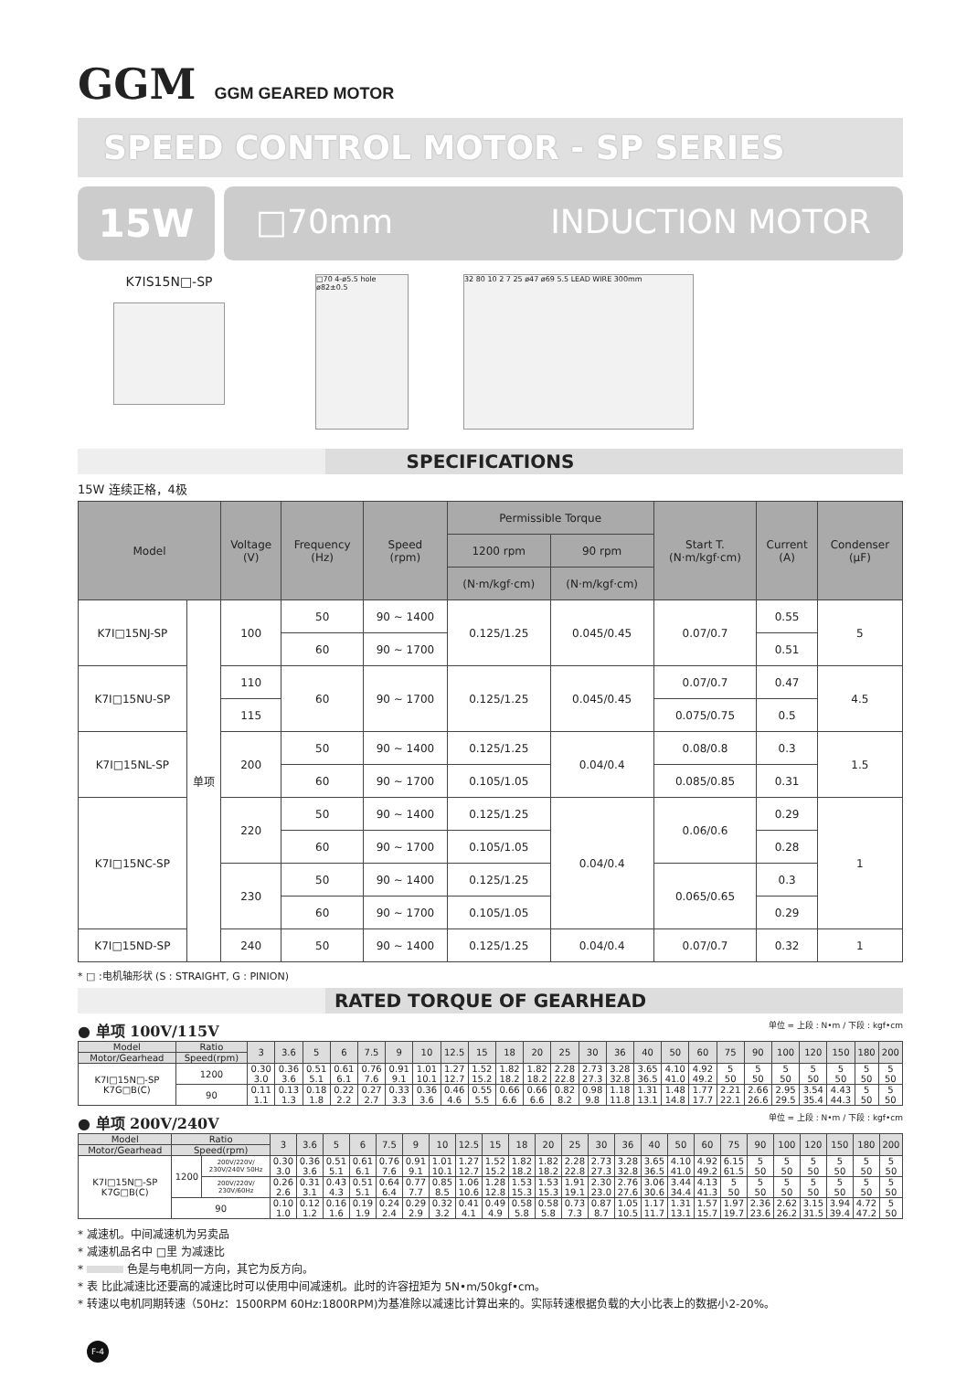GGM GGM GEARED MOTOR
SPEED CONTROL MOTOR - SP SERIES
15W
□70mm INDUCTION MOTOR
K7IS15N□-SP
□70 4-ø5.5 hole ø82±0.5
32 80 10 2 7 25 ø47 ø69 5.5 LEAD WIRE 300mm
SPECIFICATIONS
15W 连续正格，4极
| Model | | Voltage (V) | Frequency (Hz) | Speed (rpm) | Permissible Torque | | Start T. (N·m/kgf·cm) | Current (A) | Condenser (μF) |
| --- | --- | --- | --- | --- | --- | --- | --- | --- | --- |
| | | | | | 1200 rpm | 90 rpm | | | |
| | | | | | (N·m/kgf·cm) | (N·m/kgf·cm) | | | |
| K7I□15NJ-SP | 单项 | 100 | 50 | 90 ~ 1400 | 0.125/1.25 | 0.045/0.45 | 0.07/0.7 | 0.55 | 5 |
| | | | 60 | 90 ~ 1700 | | | | 0.51 | |
| K7I□15NU-SP | | 110 | 60 | 90 ~ 1700 | 0.125/1.25 | 0.045/0.45 | 0.07/0.7 | 0.47 | 4.5 |
| | | 115 | | | | | 0.075/0.75 | 0.5 | |
| K7I□15NL-SP | | 200 | 50 | 90 ~ 1400 | 0.125/1.25 | 0.04/0.4 | 0.08/0.8 | 0.3 | 1.5 |
| | | | 60 | 90 ~ 1700 | 0.105/1.05 | | 0.085/0.85 | 0.31 | |
| K7I□15NC-SP | | 220 | 50 | 90 ~ 1400 | 0.125/1.25 | 0.04/0.4 | 0.06/0.6 | 0.29 | 1 |
| | | | 60 | 90 ~ 1700 | 0.105/1.05 | | | 0.28 | |
| | | 230 | 50 | 90 ~ 1400 | 0.125/1.25 | | 0.065/0.65 | 0.3 | |
| | | | 60 | 90 ~ 1700 | 0.105/1.05 | | | 0.29 | |
| K7I□15ND-SP | | 240 | 50 | 90 ~ 1400 | 0.125/1.25 | 0.04/0.4 | 0.07/0.7 | 0.32 | 1 |
* □ :电机轴形状 (S : STRAIGHT, G : PINION)
RATED TORQUE OF GEARHEAD
● 单项 100V/115V 单位 = 上段 : N•m / 下段 : kgf•cm
| Model | Ratio | 3 | 3.6 | 5 | 6 | 7.5 | 9 | 10 | 12.5 | 15 | 18 | 20 | 25 | 30 | 36 | 40 | 50 | 60 | 75 | 90 | 100 | 120 | 150 | 180 | 200 |
| --- | --- | --- | --- | --- | --- | --- | --- | --- | --- | --- | --- | --- | --- | --- | --- | --- | --- | --- | --- | --- | --- | --- | --- | --- | --- |
| Motor/Gearhead | Speed(rpm) | | | | | | | | | | | | | | | | | | | | | | | | |
| K7I□15N□-SP K7G□B(C) | 1200 | 0.30 3.0 | 0.36 3.6 | 0.51 5.1 | 0.61 6.1 | 0.76 7.6 | 0.91 9.1 | 1.01 10.1 | 1.27 12.7 | 1.52 15.2 | 1.82 18.2 | 1.82 18.2 | 2.28 22.8 | 2.73 27.3 | 3.28 32.8 | 3.65 36.5 | 4.10 41.0 | 4.92 49.2 | 5 50 | 5 50 | 5 50 | 5 50 | 5 50 | 5 50 | 5 50 |
| | 90 | 0.11 1.1 | 0.13 1.3 | 0.18 1.8 | 0.22 2.2 | 0.27 2.7 | 0.33 3.3 | 0.36 3.6 | 0.46 4.6 | 0.55 5.5 | 0.66 6.6 | 0.66 6.6 | 0.82 8.2 | 0.98 9.8 | 1.18 11.8 | 1.31 13.1 | 1.48 14.8 | 1.77 17.7 | 2.21 22.1 | 2.66 26.6 | 2.95 29.5 | 3.54 35.4 | 4.43 44.3 | 5 50 | 5 50 |
● 单项 200V/240V 单位 = 上段 : N•m / 下段 : kgf•cm
| Model | Ratio | | 3 | 3.6 | 5 | 6 | 7.5 | 9 | 10 | 12.5 | 15 | 18 | 20 | 25 | 30 | 36 | 40 | 50 | 60 | 75 | 90 | 100 | 120 | 150 | 180 | 200 |
| --- | --- | --- | --- | --- | --- | --- | --- | --- | --- | --- | --- | --- | --- | --- | --- | --- | --- | --- | --- | --- | --- | --- | --- | --- | --- | --- |
| Motor/Gearhead | Speed(rpm) | | | | | | | | | | | | | | | | | | | | | | | | | |
| K7I□15N□-SP K7G□B(C) | 1200 | 200V/220V/ 230V/240V 50Hz | 0.30 3.0 | 0.36 3.6 | 0.51 5.1 | 0.61 6.1 | 0.76 7.6 | 0.91 9.1 | 1.01 10.1 | 1.27 12.7 | 1.52 15.2 | 1.82 18.2 | 1.82 18.2 | 2.28 22.8 | 2.73 27.3 | 3.28 32.8 | 3.65 36.5 | 4.10 41.0 | 4.92 49.2 | 6.15 61.5 | 5 50 | 5 50 | 5 50 | 5 50 | 5 50 | 5 50 |
| | | 200V/220V/ 230V/60Hz | 0.26 2.6 | 0.31 3.1 | 0.43 4.3 | 0.51 5.1 | 0.64 6.4 | 0.77 7.7 | 0.85 8.5 | 1.06 10.6 | 1.28 12.8 | 1.53 15.3 | 1.53 15.3 | 1.91 19.1 | 2.30 23.0 | 2.76 27.6 | 3.06 30.6 | 3.44 34.4 | 4.13 41.3 | 5 50 | 5 50 | 5 50 | 5 50 | 5 50 | 5 50 | 5 50 |
| | 90 | | 0.10 1.0 | 0.12 1.2 | 0.16 1.6 | 0.19 1.9 | 0.24 2.4 | 0.29 2.9 | 0.32 3.2 | 0.41 4.1 | 0.49 4.9 | 0.58 5.8 | 0.58 5.8 | 0.73 7.3 | 0.87 8.7 | 1.05 10.5 | 1.17 11.7 | 1.31 13.1 | 1.57 15.7 | 1.97 19.7 | 2.36 23.6 | 2.62 26.2 | 3.15 31.5 | 3.94 39.4 | 4.72 47.2 | 5 50 |
* 减速机。中间减速机为另卖品
* 减速机品名中 □里 为减速比
* 色是与电机同一方向，其它为反方向。
* 表 比此减速比还要高的减速比时可以使用中间减速机。此时的许容扭矩为 5N•m/50kgf•cm。
* 转速以电机同期转速（50Hz：1500RPM 60Hz:1800RPM)为基准除以减速比计算出来的。实际转速根据负载的大小比表上的数据小2-20%。
F-4